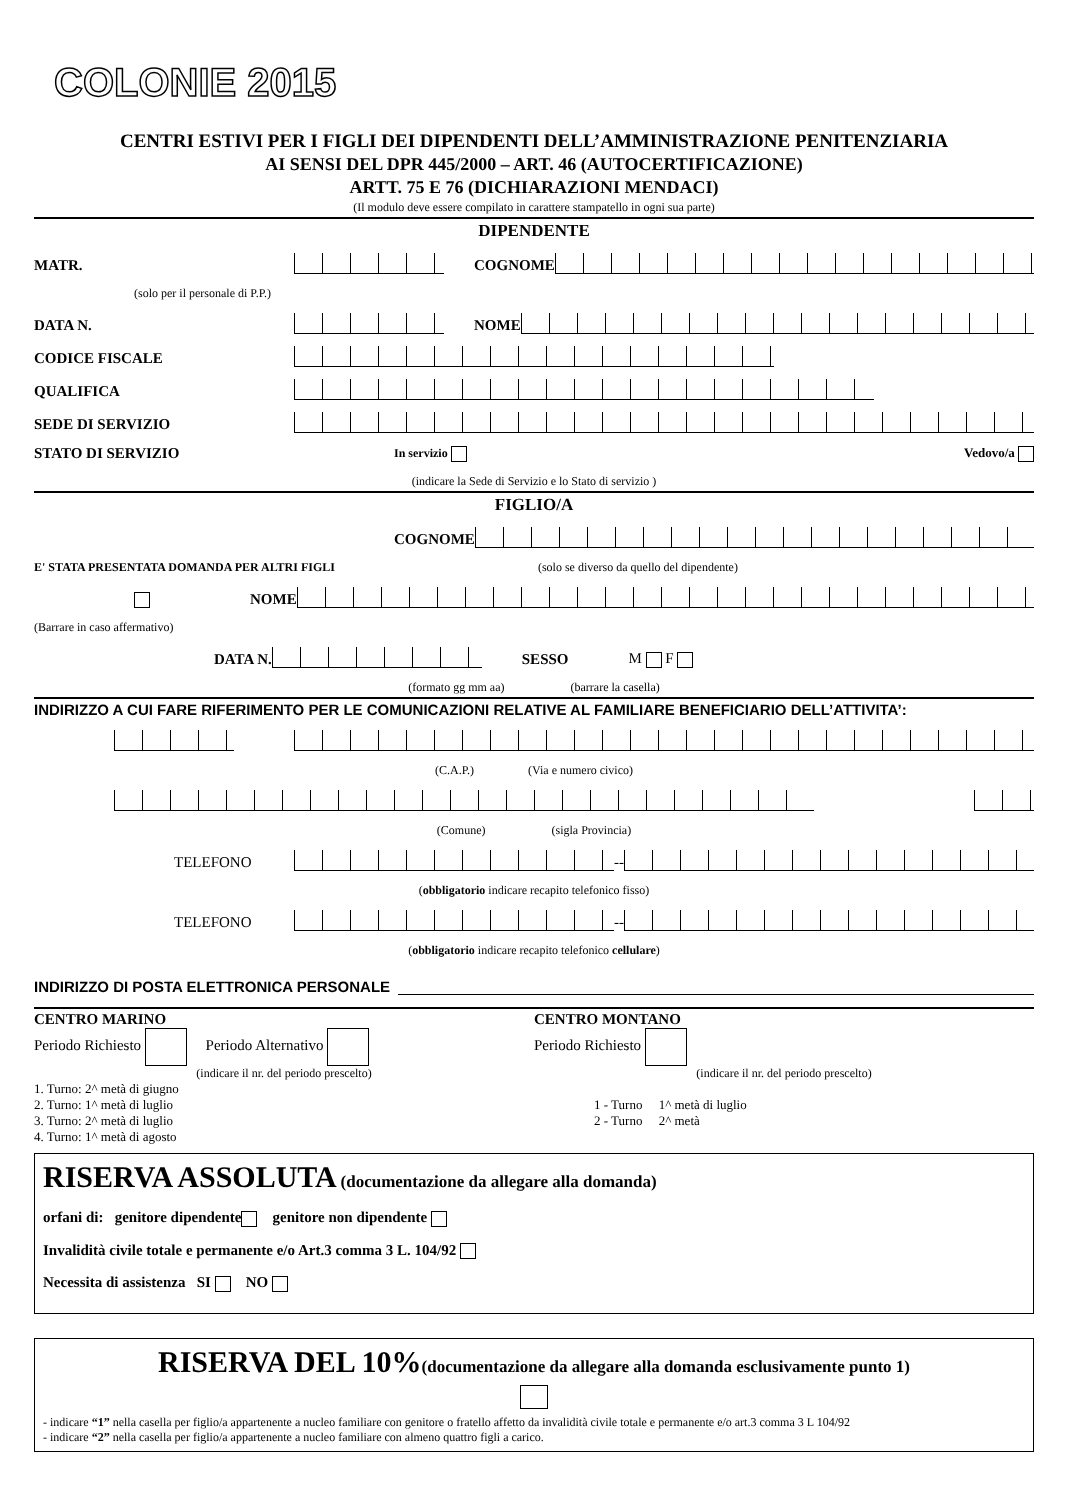COLONIE 2015
CENTRI ESTIVI PER I FIGLI DEI DIPENDENTI DELL’AMMINISTRAZIONE PENITENZIARIA
AI SENSI DEL DPR 445/2000 – ART. 46 (AUTOCERTIFICAZIONE)
ARTT. 75 E 76 (DICHIARAZIONI MENDACI)
(Il modulo deve essere compilato in carattere stampatello in ogni sua parte)
DIPENDENTE
MATR. COGNOME
(solo per il personale di P.P.)
DATA N. NOME
CODICE FISCALE
QUALIFICA
SEDE DI SERVIZIO
STATO DI SERVIZIO In servizio Vedovo/a
(indicare la Sede di Servizio e lo Stato di servizio )
FIGLIO/A
COGNOME
E' STATA PRESENTATA DOMANDA PER ALTRI FIGLI (solo se diverso da quello del dipendente)
NOME
(Barrare in caso affermativo)
DATA N. SESSO M F
(formato gg mm aa) (barrare la casella)
INDIRIZZO A CUI FARE RIFERIMENTO PER LE COMUNICAZIONI RELATIVE AL FAMILIARE BENEFICIARIO DELL’ATTIVITA’:
(C.A.P.) (Via e numero civico)
(Comune) (sigla Provincia)
TELEFONO --
(obbligatorio indicare recapito telefonico fisso)
TELEFONO --
(obbligatorio indicare recapito telefonico cellulare)
INDIRIZZO DI POSTA ELETTRONICA PERSONALE
CENTRO MARINO
Periodo Richiesto Periodo Alternativo
(indicare il nr. del periodo prescelto)
1. Turno: 2^ metà di giugno
2. Turno: 1^ metà di luglio
3. Turno: 2^ metà di luglio
4. Turno: 1^ metà di agosto
CENTRO MONTANO
Periodo Richiesto
(indicare il nr. del periodo prescelto)
1 - Turno 1^ metà di luglio
2 - Turno 2^ metà
RISERVA ASSOLUTA (documentazione da allegare alla domanda)
orfani di: genitore dipendente genitore non dipendente
Invalidità civile totale e permanente e/o Art.3 comma 3 L. 104/92
Necessita di assistenza SI NO
RISERVA DEL 10%(documentazione da allegare alla domanda esclusivamente punto 1)
- indicare “1” nella casella per figlio/a appartenente a nucleo familiare con genitore o fratello affetto da invalidità civile totale e permanente e/o art.3 comma 3 L 104/92
- indicare “2” nella casella per figlio/a appartenente a nucleo familiare con almeno quattro figli a carico.